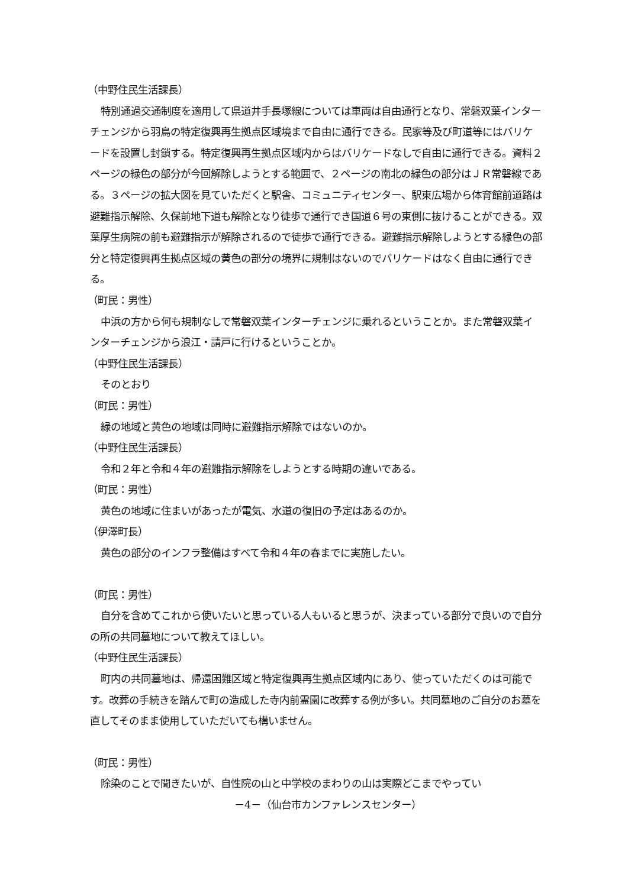（中野住民生活課長）
特別通過交通制度を適用して県道井手長塚線については車両は自由通行となり、常磐双葉インターチェンジから羽鳥の特定復興再生拠点区域境まで自由に通行できる。民家等及び町道等にはバリケードを設置し封鎖する。特定復興再生拠点区域内からはバリケードなしで自由に通行できる。資料２ページの緑色の部分が今回解除しようとする範囲で、２ページの南北の緑色の部分はＪＲ常磐線である。３ページの拡大図を見ていただくと駅舎、コミュニティセンター、駅東広場から体育館前道路は避難指示解除、久保前地下道も解除となり徒歩で通行でき国道６号の東側に抜けることができる。双葉厚生病院の前も避難指示が解除されるので徒歩で通行できる。避難指示解除しようとする緑色の部分と特定復興再生拠点区域の黄色の部分の境界に規制はないのでバリケードはなく自由に通行できる。
（町民：男性）
中浜の方から何も規制なしで常磐双葉インターチェンジに乗れるということか。また常磐双葉インターチェンジから浪江・請戸に行けるということか。
（中野住民生活課長）
そのとおり
（町民：男性）
緑の地域と黄色の地域は同時に避難指示解除ではないのか。
（中野住民生活課長）
令和２年と令和４年の避難指示解除をしようとする時期の違いである。
（町民：男性）
黄色の地域に住まいがあったが電気、水道の復旧の予定はあるのか。
（伊澤町長）
黄色の部分のインフラ整備はすべて令和４年の春までに実施したい。
（町民：男性）
自分を含めてこれから使いたいと思っている人もいると思うが、決まっている部分で良いので自分の所の共同墓地について教えてほしい。
（中野住民生活課長）
町内の共同墓地は、帰還困難区域と特定復興再生拠点区域内にあり、使っていただくのは可能です。改葬の手続きを踏んで町の造成した寺内前霊園に改葬する例が多い。共同墓地のご自分のお墓を直してそのまま使用していただいても構いません。
（町民：男性）
除染のことで聞きたいが、自性院の山と中学校のまわりの山は実際どこまでやってい
－4－（仙台市カンファレンスセンター）